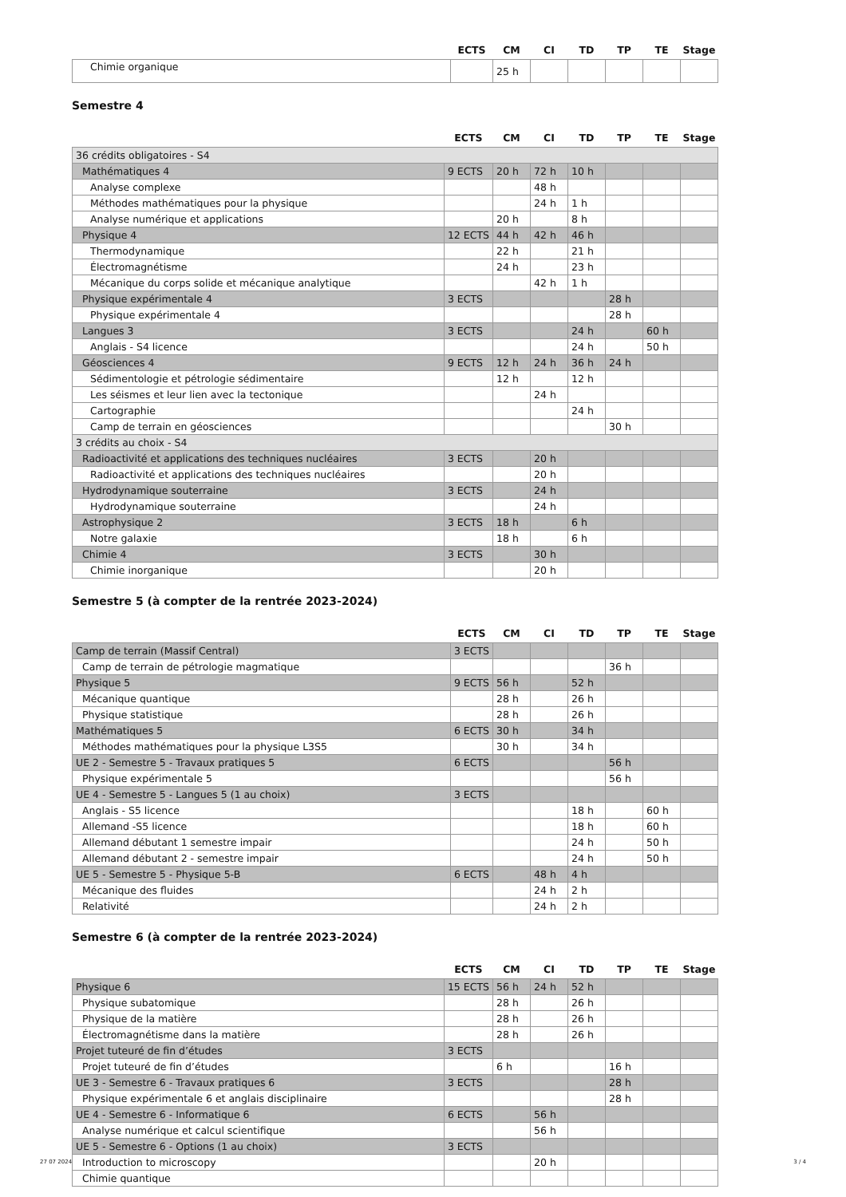| | ECTS | CM | CI | TD | TP | TE | Stage |
| --- | --- | --- | --- | --- | --- | --- | --- |
| Chimie organique | | 25 h | | | | | |
Semestre 4
| | ECTS | CM | CI | TD | TP | TE | Stage |
| --- | --- | --- | --- | --- | --- | --- | --- |
| 36 crédits obligatoires - S4 | | | | | | | |
| Mathématiques 4 | 9 ECTS | 20 h | 72 h | 10 h | | | |
| Analyse complexe | | | 48 h | | | | |
| Méthodes mathématiques pour la physique | | | 24 h | 1 h | | | |
| Analyse numérique et applications | | 20 h | | 8 h | | | |
| Physique 4 | 12 ECTS | 44 h | 42 h | 46 h | | | |
| Thermodynamique | | 22 h | | 21 h | | | |
| Électromagnétisme | | 24 h | | 23 h | | | |
| Mécanique du corps solide et mécanique analytique | | | 42 h | 1 h | | | |
| Physique expérimentale 4 | 3 ECTS | | | | 28 h | | |
| Physique expérimentale 4 | | | | | 28 h | | |
| Langues 3 | 3 ECTS | | | 24 h | | 60 h | |
| Anglais - S4 licence | | | | 24 h | | 50 h | |
| Géosciences 4 | 9 ECTS | 12 h | 24 h | 36 h | 24 h | | |
| Sédimentologie et pétrologie sédimentaire | | 12 h | | 12 h | | | |
| Les séismes et leur lien avec la tectonique | | | 24 h | | | | |
| Cartographie | | | | 24 h | | | |
| Camp de terrain en géosciences | | | | | 30 h | | |
| 3 crédits au choix - S4 | | | | | | | |
| Radioactivité et applications des techniques nucléaires | 3 ECTS | | 20 h | | | | |
| Radioactivité et applications des techniques nucléaires | | | 20 h | | | | |
| Hydrodynamique souterraine | 3 ECTS | | 24 h | | | | |
| Hydrodynamique souterraine | | | 24 h | | | | |
| Astrophysique 2 | 3 ECTS | 18 h | | 6 h | | | |
| Notre galaxie | | 18 h | | 6 h | | | |
| Chimie 4 | 3 ECTS | | 30 h | | | | |
| Chimie inorganique | | | 20 h | | | | |
Semestre 5 (à compter de la rentrée 2023-2024)
| | ECTS | CM | CI | TD | TP | TE | Stage |
| --- | --- | --- | --- | --- | --- | --- | --- |
| Camp de terrain (Massif Central) | 3 ECTS | | | | | | |
| Camp de terrain de pétrologie magmatique | | | | | 36 h | | |
| Physique 5 | 9 ECTS | 56 h | | 52 h | | | |
| Mécanique quantique | | 28 h | | 26 h | | | |
| Physique statistique | | 28 h | | 26 h | | | |
| Mathématiques 5 | 6 ECTS | 30 h | | 34 h | | | |
| Méthodes mathématiques pour la physique L3S5 | | 30 h | | 34 h | | | |
| UE 2 - Semestre 5 - Travaux pratiques 5 | 6 ECTS | | | | 56 h | | |
| Physique expérimentale 5 | | | | | 56 h | | |
| UE 4 - Semestre 5 - Langues 5 (1 au choix) | 3 ECTS | | | | | | |
| Anglais - S5 licence | | | | 18 h | | 60 h | |
| Allemand -S5 licence | | | | 18 h | | 60 h | |
| Allemand débutant 1 semestre impair | | | | 24 h | | 50 h | |
| Allemand débutant 2 - semestre impair | | | | 24 h | | 50 h | |
| UE 5 - Semestre 5 - Physique 5-B | 6 ECTS | | 48 h | 4 h | | | |
| Mécanique des fluides | | | 24 h | 2 h | | | |
| Relativité | | | 24 h | 2 h | | | |
Semestre 6 (à compter de la rentrée 2023-2024)
| | ECTS | CM | CI | TD | TP | TE | Stage |
| --- | --- | --- | --- | --- | --- | --- | --- |
| Physique 6 | 15 ECTS | 56 h | 24 h | 52 h | | | |
| Physique subatomique | | 28 h | | 26 h | | | |
| Physique de la matière | | 28 h | | 26 h | | | |
| Électromagnétisme dans la matière | | 28 h | | 26 h | | | |
| Projet tuteuré de fin d’études | 3 ECTS | | | | | | |
| Projet tuteuré de fin d’études | | 6 h | | | 16 h | | |
| UE 3 - Semestre 6 - Travaux pratiques 6 | 3 ECTS | | | | 28 h | | |
| Physique expérimentale 6 et anglais disciplinaire | | | | | 28 h | | |
| UE 4 - Semestre 6 - Informatique 6 | 6 ECTS | | 56 h | | | | |
| Analyse numérique et calcul scientifique | | | 56 h | | | | |
| UE 5 - Semestre 6 - Options (1 au choix) | 3 ECTS | | | | | | |
| Introduction to microscopy | | | 20 h | | | | |
| Chimie quantique | | | | | | | |
27 07 2024 3 / 4